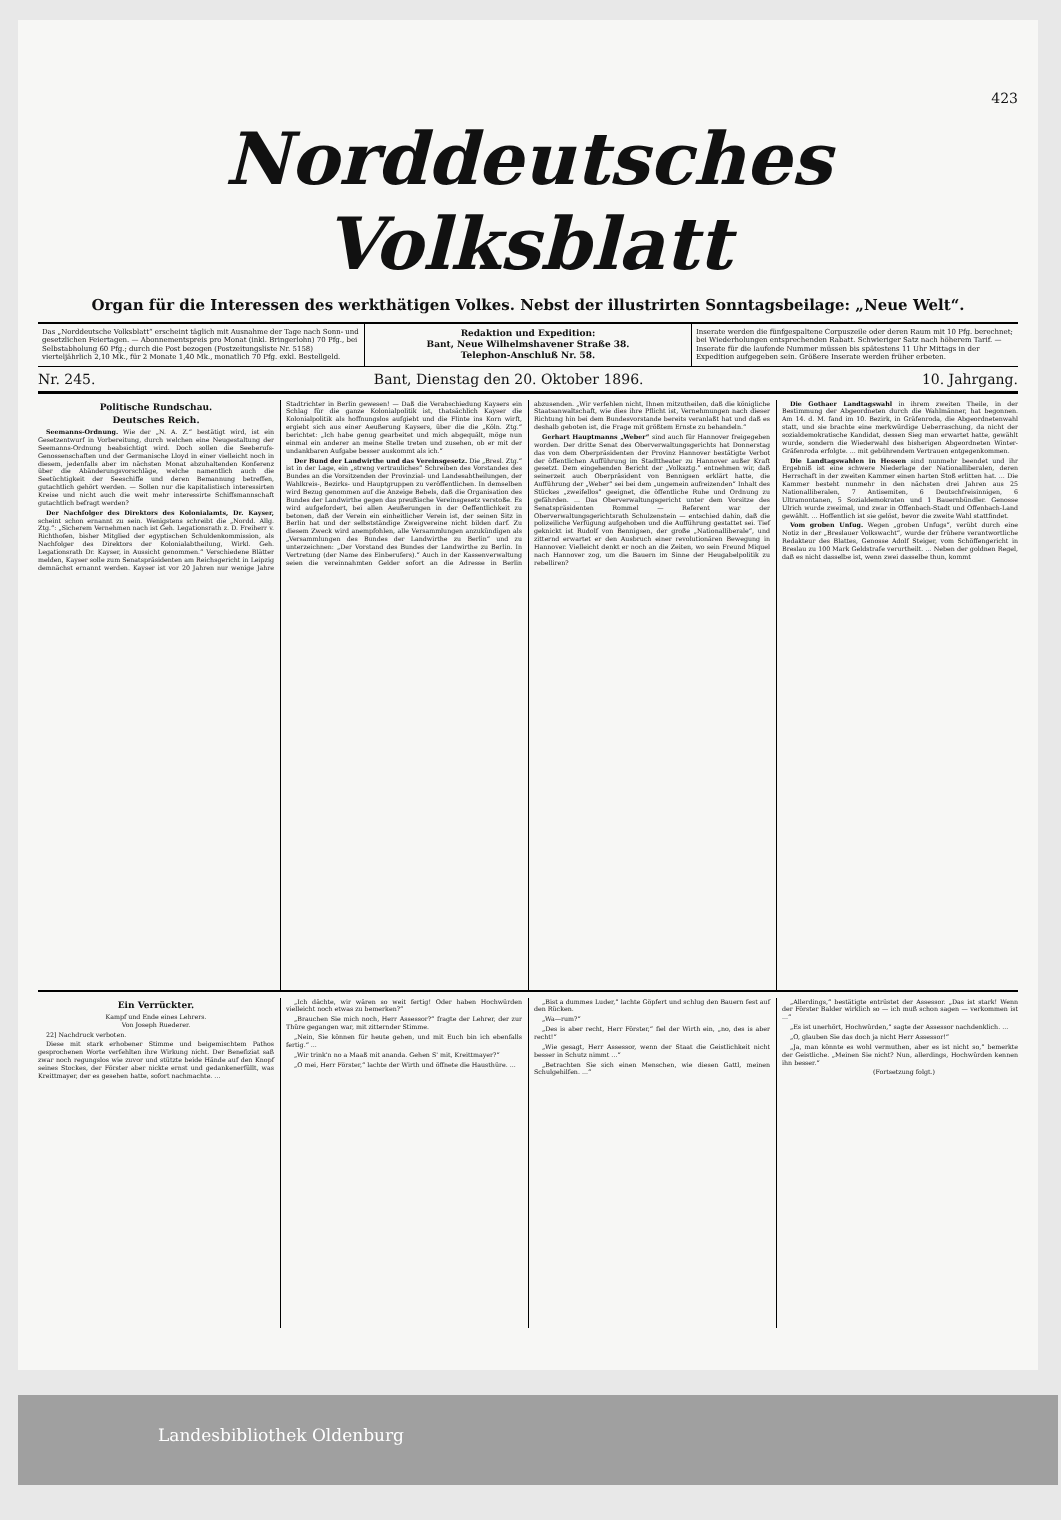423
Norddeutsches Volksblatt
Organ für die Interessen des werkthätigen Volkes. Nebst der illustrirten Sonntagsbeilage: „Neue Welt“.
Das „Norddeutsche Volksblatt“ erscheint täglich mit Ausnahme der Tage nach Sonn- und gesetzlichen Feiertagen. — Abonnementspreis pro Monat (inkl. Bringerlohn) 70 Pfg., bei Selbstabholung 60 Pfg.; durch die Post bezogen (Postzeitungsliste Nr. 5158) vierteljährlich 2,10 Mk., für 2 Monate 1,40 Mk., monatlich 70 Pfg. exkl. Bestellgeld.
Redaktion und Expedition:
Bant, Neue Wilhelmshavener Straße 38.
Telephon-Anschluß Nr. 58.
Inserate werden die fünfgespaltene Corpuszeile oder deren Raum mit 10 Pfg. berechnet; bei Wiederholungen entsprechenden Rabatt. Schwieriger Satz nach höherem Tarif. — Inserate für die laufende Nummer müssen bis spätestens 11 Uhr Mittags in der Expedition aufgegeben sein. Größere Inserate werden früher erbeten.
Nr. 245. Bant, Dienstag den 20. Oktober 1896. 10. Jahrgang.
Politische Rundschau.
Deutsches Reich.
Seemanns-Ordnung. Wie der „N. A. Z.“ bestätigt wird, ist ein Gesetzentwurf in Vorbereitung, durch welchen eine Neugestaltung der Seemanns-Ordnung beabsichtigt wird. Doch sollen die Seeberufs-Genossenschaften und der Germanische Lloyd in einer vielleicht noch in diesem, jedenfalls aber im nächsten Monat abzuhaltenden Konferenz über die Abänderungsvorschläge, welche namentlich auch die Seetüchtigkeit der Seeschiffe und deren Bemannung betreffen, gutachtlich gehört werden. — Sollen nur die kapitalistisch interessirten Kreise und nicht auch die weit mehr interessirte Schiffsmannschaft gutachtlich befragt werden?
Der Nachfolger des Direktors des Kolonialamts, Dr. Kayser, scheint schon ernannt zu sein. Wenigstens schreibt die „Nordd. Allg. Ztg.“: „Sicherem Vernehmen nach ist Geh. Legationsrath z. D. Freiherr v. Richthofen, bisher Mitglied der egyptischen Schuldenkommission, als Nachfolger des Direktors der Kolonialabtheilung, Wirkl. Geh. Legationsrath Dr. Kayser, in Aussicht genommen.“ Verschiedene Blätter melden, Kayser solle zum Senatspräsidenten am Reichsgericht in Leipzig demnächst ernannt werden. Kayser ist vor 20 Jahren nur wenige Jahre Stadtrichter in Berlin gewesen! — Daß die Verabschiedung Kaysers ein Schlag für die ganze Kolonialpolitik ist, thatsächlich Kayser die Kolonialpolitik als hoffnungslos aufgiebt und die Flinte ins Korn wirft, ergiebt sich aus einer Aeußerung Kaysers, über die die „Köln. Ztg.“ berichtet: „Ich habe genug gearbeitet und mich abgequält, möge nun einmal ein anderer an meine Stelle treten und zusehen, ob er mit der undankbaren Aufgabe besser auskommt als ich.“
Der Bund der Landwirthe und das Vereinsgesetz. Die „Bresl. Ztg.“ ist in der Lage, ein „streng vertrauliches“ Schreiben des Vorstandes des Bundes an die Vorsitzenden der Provinzial- und Landesabtheilungen, der Wahlkreis-, Bezirks- und Hauptgruppen zu veröffentlichen. In demselben wird Bezug genommen auf die Anzeige Bebels, daß die Organisation des Bundes der Landwirthe gegen das preußische Vereinsgesetz verstoße. Es wird aufgefordert, bei allen Aeußerungen in der Oeffentlichkeit zu betonen, daß der Verein ein einheitlicher Verein ist, der seinen Sitz in Berlin hat und der selbstständige Zweigvereine nicht bilden darf. Zu diesem Zweck wird anempfohlen, alle Versammlungen anzukündigen als „Versammlungen des Bundes der Landwirthe zu Berlin“ und zu unterzeichnen: „Der Vorstand des Bundes der Landwirthe zu Berlin. In Vertretung (der Name des Einberufers).“ Auch in der Kassenverwaltung seien die vereinnahmten Gelder sofort an die Adresse in Berlin abzusenden. „Wir verfehlen nicht, Ihnen mitzutheilen, daß die königliche Staatsanwaltschaft, wie dies ihre Pflicht ist, Vernehmungen nach dieser Richtung hin bei dem Bundesvorstande bereits veranlaßt hat und daß es deshalb geboten ist, die Frage mit größtem Ernste zu behandeln.“
Gerhart Hauptmanns „Weber“ sind auch für Hannover freigegeben worden. Der dritte Senat des Oberverwaltungsgerichts hat Donnerstag das von dem Oberpräsidenten der Provinz Hannover bestätigte Verbot der öffentlichen Aufführung im Stadttheater zu Hannover außer Kraft gesetzt. Dem eingehenden Bericht der „Volksztg.“ entnehmen wir, daß seinerzeit auch Oberpräsident von Bennigsen erklärt hatte, die Aufführung der „Weber“ sei bei dem „ungemein aufreizenden“ Inhalt des Stückes „zweifellos“ geeignet, die öffentliche Ruhe und Ordnung zu gefährden. ... Das Oberverwaltungsgericht unter dem Vorsitze des Senatspräsidenten Rommel — Referent war der Oberverwaltungsgerichtsrath Schulzenstein — entschied dahin, daß die polizeiliche Verfügung aufgehoben und die Aufführung gestattet sei. Tief geknickt ist Rudolf von Bennigsen, der große „Nationalliberale“, und zitternd erwartet er den Ausbruch einer revolutionären Bewegung in Hannover. Vielleicht denkt er noch an die Zeiten, wo sein Freund Miquel nach Hannover zog, um die Bauern im Sinne der Heugabelpolitik zu rebelliren?
Die Gothaer Landtagswahl in ihrem zweiten Theile, in der Bestimmung der Abgeordneten durch die Wahlmänner, hat begonnen. Am 14. d. M. fand im 10. Bezirk, in Gräfenroda, die Abgeordnetenwahl statt, und sie brachte eine merkwürdige Ueberraschung, da nicht der sozialdemokratische Kandidat, dessen Sieg man erwartet hatte, gewählt wurde, sondern die Wiederwahl des bisherigen Abgeordneten Winter-Gräfenroda erfolgte. ... mit gebührendem Vertrauen entgegenkommen.
Die Landtagswahlen in Hessen sind nunmehr beendet und ihr Ergebniß ist eine schwere Niederlage der Nationalliberalen, deren Herrschaft in der zweiten Kammer einen harten Stoß erlitten hat. ... Die Kammer besteht nunmehr in den nächsten drei Jahren aus 25 Nationalliberalen, 7 Antisemiten, 6 Deutschfreisinnigen, 6 Ultramontanen, 5 Sozialdemokraten und 1 Bauernbündler. Genosse Ulrich wurde zweimal, und zwar in Offenbach-Stadt und Offenbach-Land gewählt. ... Hoffentlich ist sie gelöst, bevor die zweite Wahl stattfindet.
Vom groben Unfug. Wegen „groben Unfugs“, verübt durch eine Notiz in der „Breslauer Volkswacht“, wurde der frühere verantwortliche Redakteur des Blattes, Genosse Adolf Steiger, vom Schöffengericht in Breslau zu 100 Mark Geldstrafe verurtheilt. ... Neben der goldnen Regel, daß es nicht dasselbe ist, wenn zwei dasselbe thun, kommt
Ein Verrückter.
Kampf und Ende eines Lehrers.
Von Joseph Ruederer.
22] Nachdruck verboten.
Diese mit stark erhobener Stimme und beigemischtem Pathos gesprochenen Worte verfehlten ihre Wirkung nicht. Der Benefiziat saß zwar noch regungslos wie zuvor und stützte beide Hände auf den Knopf seines Stockes, der Förster aber nickte ernst und gedankenerfüllt, was Kreittmayer, der es gesehen hatte, sofort nachmachte. ...
„Ich dächte, wir wären so weit fertig! Oder haben Hochwürden vielleicht noch etwas zu bemerken?“
„Brauchen Sie mich noch, Herr Assessor?“ fragte der Lehrer, der zur Thüre gegangen war, mit zitternder Stimme.
„Nein, Sie können für heute gehen, und mit Euch bin ich ebenfalls fertig.“ ...
„Wir trink'n no a Maaß mit ananda. Gehen S' mit, Kreittmayer?“
„O mei, Herr Förster,“ lachte der Wirth und öffnete die Hausthüre. ...
„Bist a dummes Luder,“ lachte Göpfert und schlug den Bauern fest auf den Rücken.
„Wa—rum?“
„Des is aber recht, Herr Förster,“ fiel der Wirth ein, „no, des is aber recht!“
„Wie gesagt, Herr Assessor, wenn der Staat die Geistlichkeit nicht besser in Schutz nimmt ...“
„Betrachten Sie sich einen Menschen, wie diesen Gattl, meinen Schulgehilfen. ...“
„Allerdings,“ bestätigte entrüstet der Assessor. „Das ist stark! Wenn der Förster Balder wirklich so — ich muß schon sagen — verkommen ist ...“
„Es ist unerhört, Hochwürden,“ sagte der Assessor nachdenklich. ...
„O, glauben Sie das doch ja nicht Herr Assessor!“
„Ja, man könnte es wohl vermuthen, aber es ist nicht so,“ bemerkte der Geistliche. „Meinen Sie nicht? Nun, allerdings, Hochwürden kennen ihn besser.“
(Fortsetzung folgt.)
Landesbibliothek Oldenburg